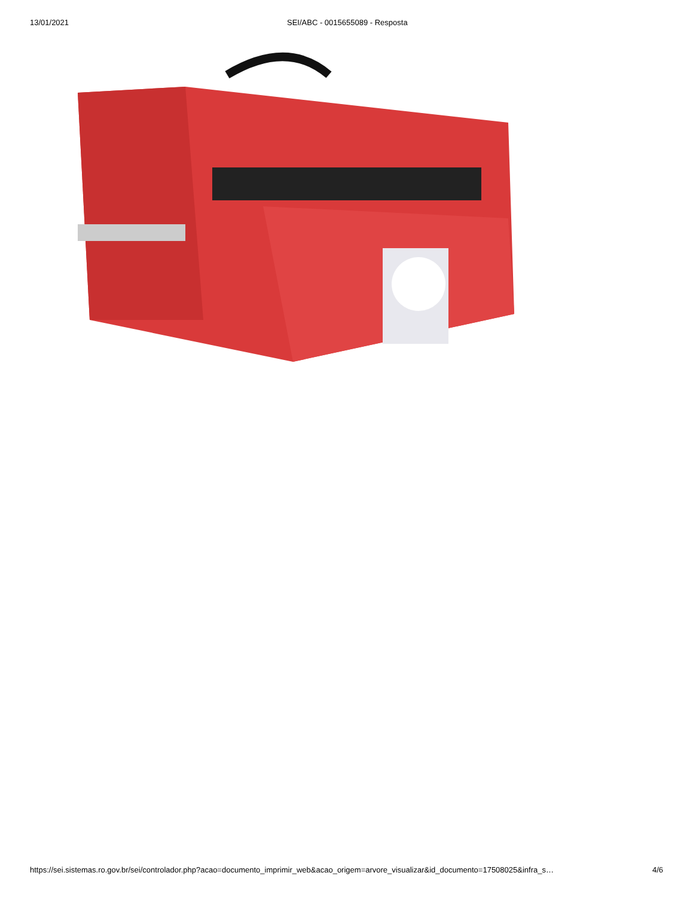13/01/2021 SEI/ABC - 0015655089 - Resposta
https://sei.sistemas.ro.gov.br/sei/controlador.php?acao=documento_imprimir_web&acao_origem=arvore_visualizar&id_documento=17508025&infra_s… 4/6